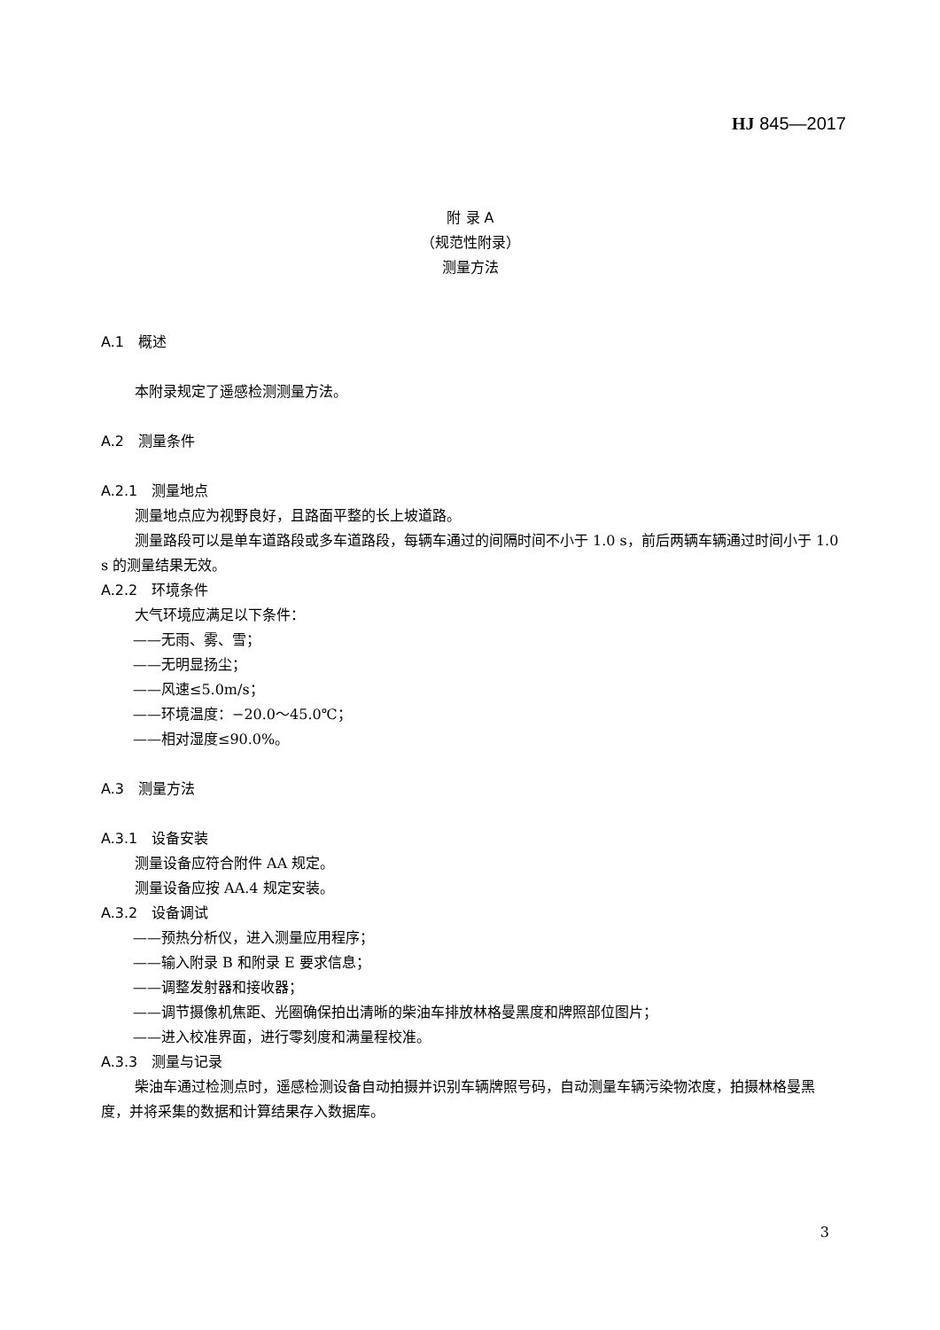HJ 845—2017
附 录 A
（规范性附录）
测量方法
A.1　概述
本附录规定了遥感检测测量方法。
A.2　测量条件
A.2.1　测量地点
测量地点应为视野良好，且路面平整的长上坡道路。
测量路段可以是单车道路段或多车道路段，每辆车通过的间隔时间不小于 1.0 s，前后两辆车辆通过时间小于 1.0 s 的测量结果无效。
A.2.2　环境条件
大气环境应满足以下条件：
——无雨、雾、雪；
——无明显扬尘；
——风速≤5.0m/s；
——环境温度：−20.0～45.0℃；
——相对湿度≤90.0%。
A.3　测量方法
A.3.1　设备安装
测量设备应符合附件 AA 规定。
测量设备应按 AA.4 规定安装。
A.3.2　设备调试
——预热分析仪，进入测量应用程序；
——输入附录 B 和附录 E 要求信息；
——调整发射器和接收器；
——调节摄像机焦距、光圈确保拍出清晰的柴油车排放林格曼黑度和牌照部位图片；
——进入校准界面，进行零刻度和满量程校准。
A.3.3　测量与记录
柴油车通过检测点时，遥感检测设备自动拍摄并识别车辆牌照号码，自动测量车辆污染物浓度，拍摄林格曼黑度，并将采集的数据和计算结果存入数据库。
3